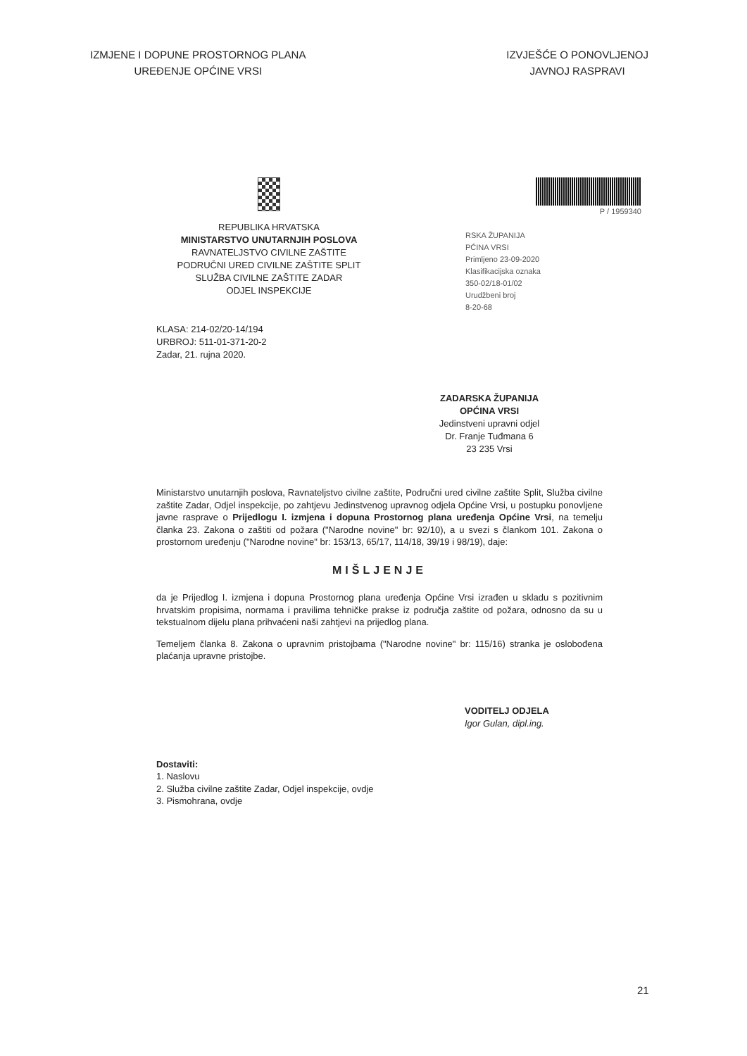IZMJENE I DOPUNE PROSTORNOG PLANA
UREĐENJE OPĆINE VRSI
IZVJEŠĆE O PONOVLJENOJ
JAVNOJ RASPRAVI
REPUBLIKA HRVATSKA
MINISTARSTVO UNUTARNJIH POSLOVA
RAVNATELJSTVO CIVILNE ZAŠTITE
PODRUČNI URED CIVILNE ZAŠTITE SPLIT
SLUŽBA CIVILNE ZAŠTITE ZADAR
ODJEL INSPEKCIJE
P / 1959340
RSKA ŽUPANIJA
PĆINA VRSI
Primljeno 23-09-2020
Klasifikacijska oznaka
350-02/18-01/02
Urudžbeni broj
8-20-68
KLASA: 214-02/20-14/194
URBROJ: 511-01-371-20-2
Zadar, 21. rujna 2020.
ZADARSKA ŽUPANIJA
OPĆINA VRSI
Jedinstveni upravni odjel
Dr. Franje Tuđmana 6
23 235 Vrsi
Ministarstvo unutarnjih poslova, Ravnateljstvo civilne zaštite, Područni ured civilne zaštite Split, Služba civilne zaštite Zadar, Odjel inspekcije, po zahtjevu Jedinstvenog upravnog odjela Općine Vrsi, u postupku ponovljene javne rasprave o Prijedlogu I. izmjena i dopuna Prostornog plana uređenja Općine Vrsi, na temelju članka 23. Zakona o zaštiti od požara ("Narodne novine" br: 92/10), a u svezi s člankom 101. Zakona o prostornom uređenju ("Narodne novine" br: 153/13, 65/17, 114/18, 39/19 i 98/19), daje:
MIŠLJENJE
da je Prijedlog I. izmjena i dopuna Prostornog plana uređenja Općine Vrsi izrađen u skladu s pozitivnim hrvatskim propisima, normama i pravilima tehničke prakse iz područja zaštite od požara, odnosno da su u tekstualnom dijelu plana prihvaćeni naši zahtjevi na prijedlog plana.
Temeljem članka 8. Zakona o upravnim pristojbama ("Narodne novine" br: 115/16) stranka je oslobođena plaćanja upravne pristojbe.
VODITELJ ODJELA
Igor Gulan, dipl.ing.
Dostaviti:
1. Naslovu
2. Služba civilne zaštite Zadar, Odjel inspekcije, ovdje
3. Pismohrana, ovdje
21